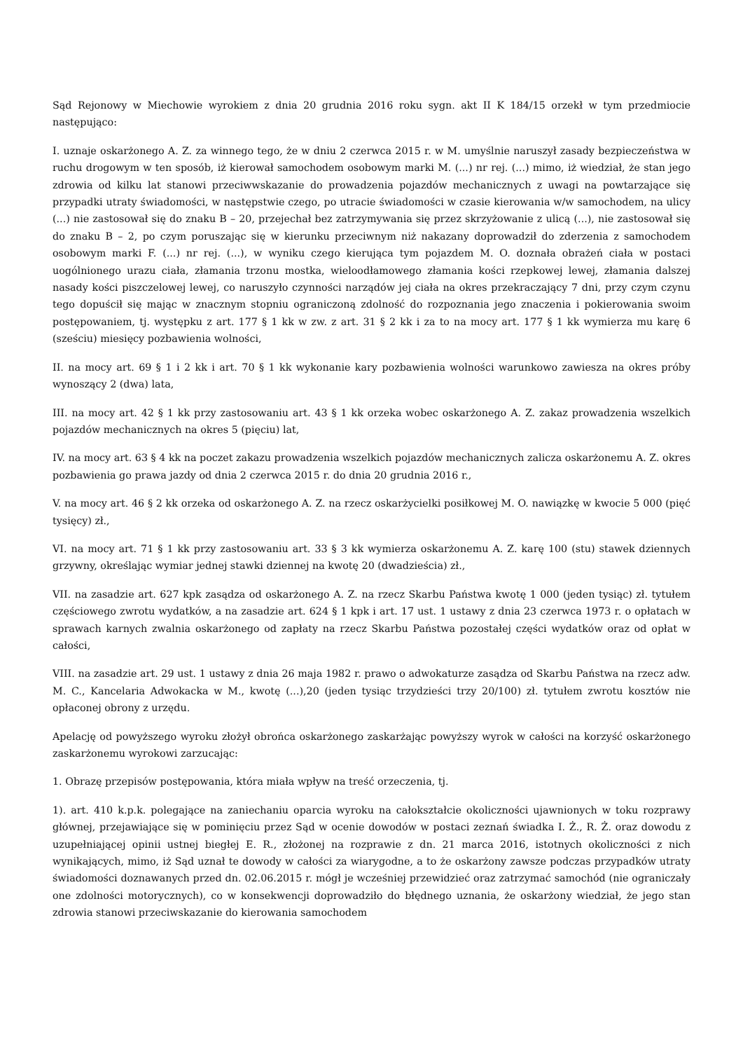Sąd Rejonowy w Miechowie wyrokiem z dnia 20 grudnia 2016 roku sygn. akt II K 184/15 orzekł w tym przedmiocie następująco:
I. uznaje oskarżonego A. Z. za winnego tego, że w dniu 2 czerwca 2015 r. w M. umyślnie naruszył zasady bezpieczeństwa w ruchu drogowym w ten sposób, iż kierował samochodem osobowym marki M. (...) nr rej. (...) mimo, iż wiedział, że stan jego zdrowia od kilku lat stanowi przeciwwskazanie do prowadzenia pojazdów mechanicznych z uwagi na powtarzające się przypadki utraty świadomości, w następstwie czego, po utracie świadomości w czasie kierowania w/w samochodem, na ulicy (...) nie zastosował się do znaku B – 20, przejechał bez zatrzymywania się przez skrzyżowanie z ulicą (...), nie zastosował się do znaku B – 2, po czym poruszając się w kierunku przeciwnym niż nakazany doprowadził do zderzenia z samochodem osobowym marki F. (...) nr rej. (...), w wyniku czego kierująca tym pojazdem M. O. doznała obrażeń ciała w postaci uogólnionego urazu ciała, złamania trzonu mostka, wieloodłamowego złamania kości rzepkowej lewej, złamania dalszej nasady kości piszczelowej lewej, co naruszyło czynności narządów jej ciała na okres przekraczający 7 dni, przy czym czynu tego dopuścił się mając w znacznym stopniu ograniczoną zdolność do rozpoznania jego znaczenia i pokierowania swoim postępowaniem, tj. występku z art. 177 § 1 kk w zw. z art. 31 § 2 kk i za to na mocy art. 177 § 1 kk wymierza mu karę 6 (sześciu) miesięcy pozbawienia wolności,
II. na mocy art. 69 § 1 i 2 kk i art. 70 § 1 kk wykonanie kary pozbawienia wolności warunkowo zawiesza na okres próby wynoszący 2 (dwa) lata,
III. na mocy art. 42 § 1 kk przy zastosowaniu art. 43 § 1 kk orzeka wobec oskarżonego A. Z. zakaz prowadzenia wszelkich pojazdów mechanicznych na okres 5 (pięciu) lat,
IV. na mocy art. 63 § 4 kk na poczet zakazu prowadzenia wszelkich pojazdów mechanicznych zalicza oskarżonemu A. Z. okres pozbawienia go prawa jazdy od dnia 2 czerwca 2015 r. do dnia 20 grudnia 2016 r.,
V. na mocy art. 46 § 2 kk orzeka od oskarżonego A. Z. na rzecz oskarżycielki posiłkowej M. O. nawiązkę w kwocie 5 000 (pięć tysięcy) zł.,
VI. na mocy art. 71 § 1 kk przy zastosowaniu art. 33 § 3 kk wymierza oskarżonemu A. Z. karę 100 (stu) stawek dziennych grzywny, określając wymiar jednej stawki dziennej na kwotę 20 (dwadzieścia) zł.,
VII. na zasadzie art. 627 kpk zasądza od oskarżonego A. Z. na rzecz Skarbu Państwa kwotę 1 000 (jeden tysiąc) zł. tytułem częściowego zwrotu wydatków, a na zasadzie art. 624 § 1 kpk i art. 17 ust. 1 ustawy z dnia 23 czerwca 1973 r. o opłatach w sprawach karnych zwalnia oskarżonego od zapłaty na rzecz Skarbu Państwa pozostałej części wydatków oraz od opłat w całości,
VIII. na zasadzie art. 29 ust. 1 ustawy z dnia 26 maja 1982 r. prawo o adwokaturze zasądza od Skarbu Państwa na rzecz adw. M. C., Kancelaria Adwokacka w M., kwotę (...),20 (jeden tysiąc trzydzieści trzy 20/100) zł. tytułem zwrotu kosztów nie opłaconej obrony z urzędu.
Apelację od powyższego wyroku złożył obrońca oskarżonego zaskarżając powyższy wyrok w całości na korzyść oskarżonego zaskarżonemu wyrokowi zarzucając:
1. Obrazę przepisów postępowania, która miała wpływ na treść orzeczenia, tj.
1). art. 410 k.p.k. polegające na zaniechaniu oparcia wyroku na całokształcie okoliczności ujawnionych w toku rozprawy głównej, przejawiające się w pominięciu przez Sąd w ocenie dowodów w postaci zeznań świadka I. Ż., R. Ż. oraz dowodu z uzupełniającej opinii ustnej biegłej E. R., złożonej na rozprawie z dn. 21 marca 2016, istotnych okoliczności z nich wynikających, mimo, iż Sąd uznał te dowody w całości za wiarygodne, a to że oskarżony zawsze podczas przypadków utraty świadomości doznawanych przed dn. 02.06.2015 r. mógł je wcześniej przewidzieć oraz zatrzymać samochód (nie ograniczały one zdolności motorycznych), co w konsekwencji doprowadziło do błędnego uznania, że oskarżony wiedział, że jego stan zdrowia stanowi przeciwskazanie do kierowania samochodem